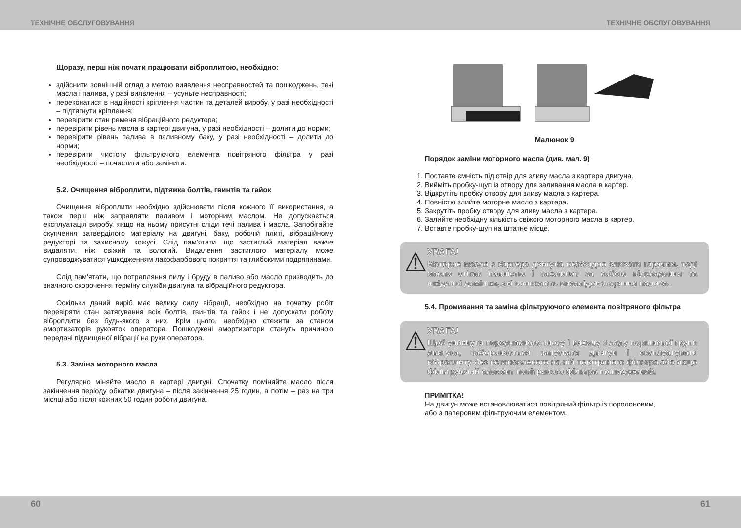ТЕХНІЧНЕ ОБСЛУГОВУВАННЯ ТЕХНІЧНЕ ОБСЛУГОВУВАННЯ
Щоразу, перш ніж почати працювати віброплитою, необхідно:
здійснити зовнішній огляд з метою виявлення несправностей та пошкоджень, течі масла і палива, у разі виявлення – усуньте несправності;
переконатися в надійності кріплення частин та деталей виробу, у разі необхідності – підтягнути кріплення;
перевірити стан ременя вібраційного редуктора;
перевірити рівень масла в картері двигуна, у разі необхідності – долити до норми;
перевірити рівень палива в паливному баку, у разі необхідності – долити до норми;
перевірити чистоту фільтруючого елемента повітряного фільтра у разі необхідності – почистити або замінити.
5.2. Очищення віброплити, підтяжка болтів, гвинтів та гайок
Очищення віброплити необхідно здійснювати після кожного її використання, а також перш ніж заправляти паливом і моторним маслом. Не допускається експлуатація виробу, якщо на ньому присутні сліди течі палива і масла. Запобігайте скупчення затверділого матеріалу на двигуні, баку, робочій плиті, вібраційному редукторі та захисному кожусі. Слід пам'ятати, що застиглий матеріал важче видаляти, ніж свіжий та вологий. Видалення застиглого матеріалу може супроводжуватися ушкодженням лакофарбового покриття та глибокими подряпинами.
Слід пам'ятати, що потрапляння пилу і бруду в паливо або масло призводить до значного скорочення терміну служби двигуна та вібраційного редуктора.
Оскільки даний виріб має велику силу вібрації, необхідно на початку робіт перевіряти стан затягування всіх болтів, гвинтів та гайок і не допускати роботу віброплити без будь-якого з них. Крім цього, необхідно стежити за станом амортизаторів рукояток оператора. Пошкоджені амортизатори стануть причиною передачі підвищеної вібрації на руки оператора.
5.3. Заміна моторного масла
Регулярно міняйте масло в картері двигуні. Спочатку поміняйте масло після закінчення періоду обкатки двигуна – після закінчення 25 годин, а потім – раз на три місяці або після кожних 50 годин роботи двигуна.
Малюнок 9
Порядок заміни моторного масла (див. мал. 9)
1. Поставте ємність під отвір для зливу масла з картера двигуна.
2. Вийміть пробку-щуп із отвору для заливання масла в картер.
3. Відкрутіть пробку отвору для зливу масла з картера.
4. Повністю злийте моторне масло з картера.
5. Закрутіть пробку отвору для зливу масла з картера.
6. Залийте необхідну кількість свіжого моторного масла в картер.
7. Вставте пробку-щуп на штатне місце.
⚠
УВАГА!
Моторне масло з картера двигуна необхідно зливати гарячим, тоді масло стікає повністю і захоплює за собою відкладення та шкідливі домішки, які виникають внаслідок згоряння палива.
5.4. Промивання та заміна фільтруючого елемента повітряного фільтра
⚠
УВАГА!
Щоб уникнути передчасного зносу і виходу з ладу поршневої групи двигуна, забороняється запускати двигун і експлуатувати віброплиту без встановленого на ній повітряного фільтра або якщо фільтруючий елемент повітряного фільтра пошкоджений.
ПРИМІТКА!
На двигун може встановлюватися повітряний фільтр із поролоновим,
або з паперовим фільтруючим елементом.
60 61